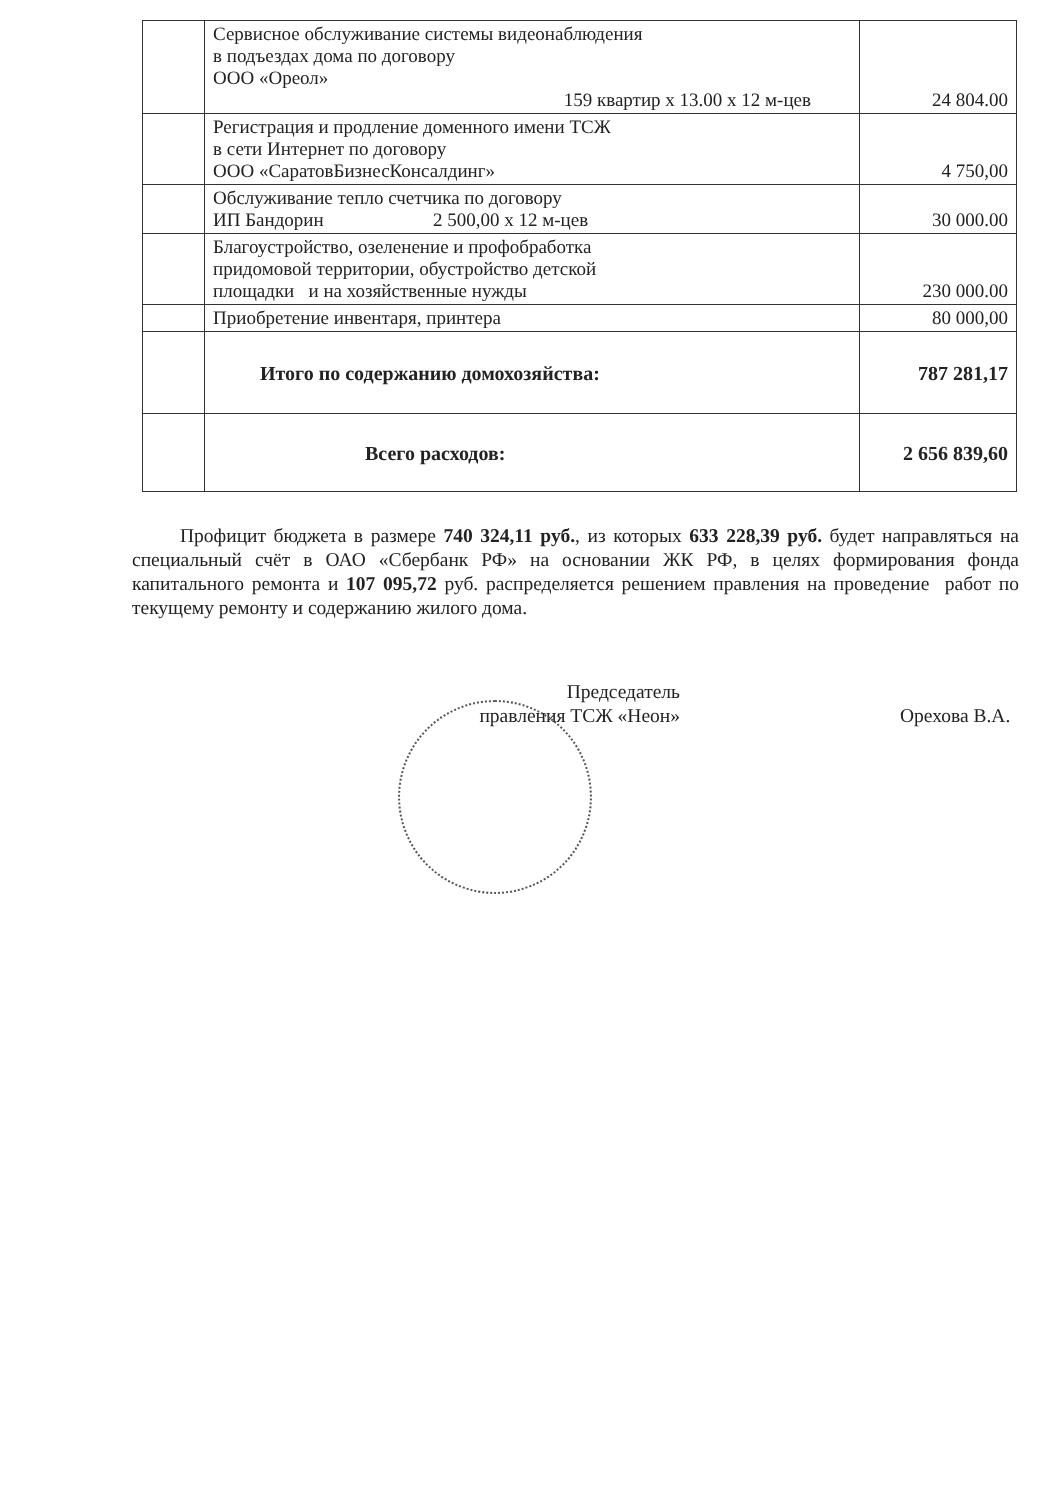| | Сервисное обслуживание системы видеонаблюдения в подъездах дома по договору ООО «Ореол» 159 квартир х 13.00 х 12 м-цев | 24 804.00 |
| | Регистрация и продление доменного имени ТСЖ в сети Интернет по договору ООО «СаратовБизнесКонсалдинг» | 4 750,00 |
| | Обслуживание тепло счетчика по договору ИП Бандорин 2 500,00 х 12 м-цев | 30 000.00 |
| | Благоустройство, озеленение и профобработка придомовой территории, обустройство детской площадки и на хозяйственные нужды | 230 000.00 |
| | Приобретение инвентаря, принтера | 80 000,00 |
| | Итого по содержанию домохозяйства: | 787 281,17 |
| | Всего расходов: | 2 656 839,60 |
Профицит бюджета в размере 740 324,11 руб., из которых 633 228,39 руб. будет направляться на специальный счёт в ОАО «Сбербанк РФ» на основании ЖК РФ, в целях формирования фонда капитального ремонта и 107 095,72 руб. распределяется решением правления на проведение работ по текущему ремонту и содержанию жилого дома.
Председатель
правления ТСЖ «Неон»
Орехова В.А.